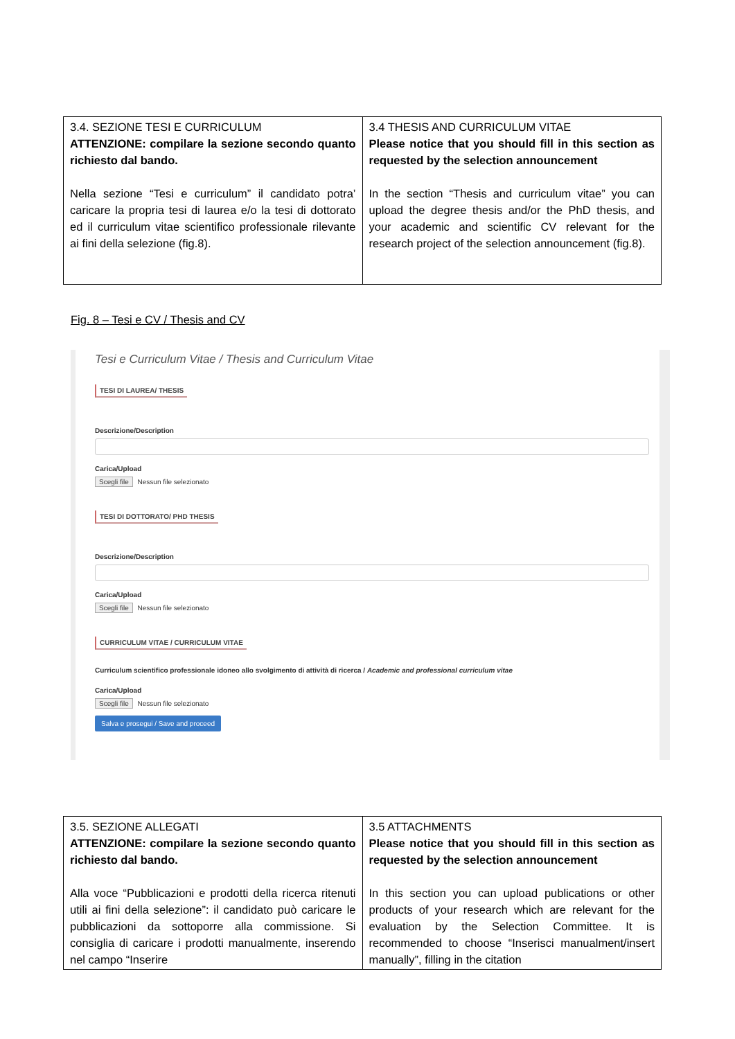| 3.4. SEZIONE TESI E CURRICULUM ATTENZIONE: compilare la sezione secondo quanto richiesto dal bando. Nella sezione “Tesi e curriculum” il candidato potra’ caricare la propria tesi di laurea e/o la tesi di dottorato ed il curriculum vitae scientifico professionale rilevante ai fini della selezione (fig.8). | 3.4 THESIS AND CURRICULUM VITAE Please notice that you should fill in this section as requested by the selection announcement In the section “Thesis and curriculum vitae” you can upload the degree thesis and/or the PhD thesis, and your academic and scientific CV relevant for the research project of the selection announcement (fig.8). |
Fig. 8 – Tesi e CV / Thesis and CV
Tesi e Curriculum Vitae / Thesis and Curriculum Vitae
TESI DI LAUREA/ THESIS
Descrizione/Description
Carica/Upload
Scegli file Nessun file selezionato
TESI DI DOTTORATO/ PHD THESIS
Descrizione/Description
Carica/Upload
Scegli file Nessun file selezionato
CURRICULUM VITAE / CURRICULUM VITAE
Curriculum scientifico professionale idoneo allo svolgimento di attività di ricerca / Academic and professional curriculum vitae
Carica/Upload
Scegli file Nessun file selezionato
Salva e prosegui / Save and proceed
| 3.5. SEZIONE ALLEGATI ATTENZIONE: compilare la sezione secondo quanto richiesto dal bando. Alla voce “Pubblicazioni e prodotti della ricerca ritenuti utili ai fini della selezione”: il candidato può caricare le pubblicazioni da sottoporre alla commissione. Si consiglia di caricare i prodotti manualmente, inserendo nel campo “Inserire | 3.5 ATTACHMENTS Please notice that you should fill in this section as requested by the selection announcement In this section you can upload publications or other products of your research which are relevant for the evaluation by the Selection Committee. It is recommended to choose “Inserisci manualment/insert manually”, filling in the citation |